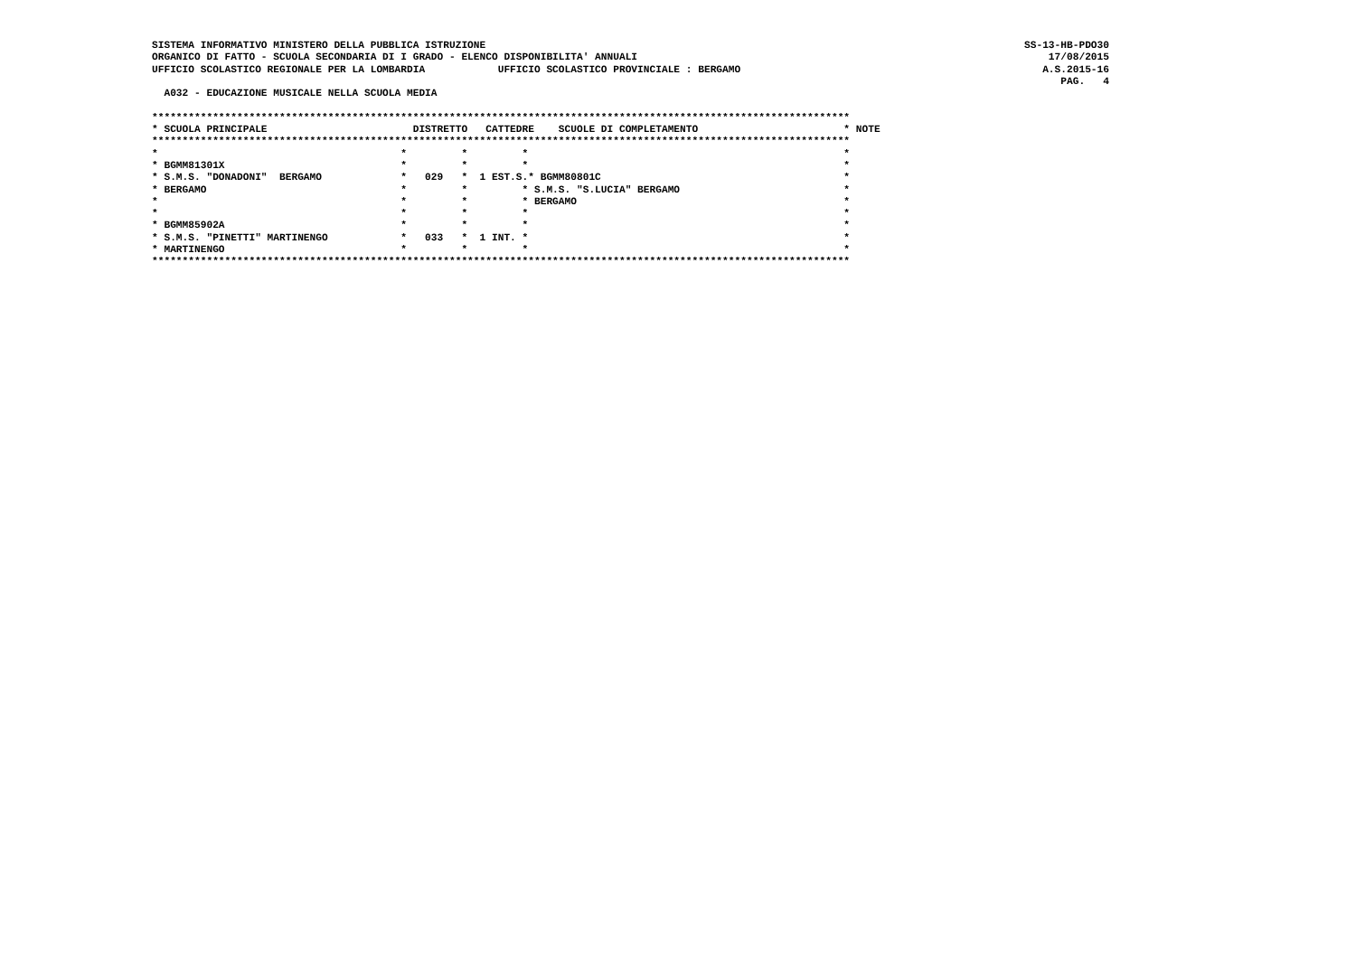SISTEMA INFORMATIVO MINISTERO DELLA PUBBLICA ISTRUZIONE
ORGANICO DI FATTO - SCUOLA SECONDARIA DI I GRADO - ELENCO DISPONIBILITA' ANNUALI
UFFICIO SCOLASTICO REGIONALE PER LA LOMBARDIA            UFFICIO SCOLASTICO PROVINCIALE : BERGAMO
SS-13-HB-PDO30
17/08/2015
A.S.2015-16
PAG.   4
  A032 - EDUCAZIONE MUSICALE NELLA SCUOLA MEDIA

*******************************************************************************************************************
* SCUOLA PRINCIPALE                        DISTRETTO   CATTEDRE    SCUOLE DI COMPLETAMENTO                        * NOTE
*******************************************************************************************************************
*                                        *         *         *                                                    *
* BGMM81301X                             *         *         *                                                    *
* S.M.S. "DONADONI"  BERGAMO             *   029   *  1 EST.S.* BGMM80801C                                        *
* BERGAMO                                *         *         * S.M.S. "S.LUCIA" BERGAMO                           *
*                                        *         *         * BERGAMO                                            *
*                                        *         *         *                                                    *
* BGMM85902A                             *         *         *                                                    *
* S.M.S. "PINETTI" MARTINENGO            *   033   *  1 INT. *                                                    *
* MARTINENGO                             *         *         *                                                    *
*******************************************************************************************************************